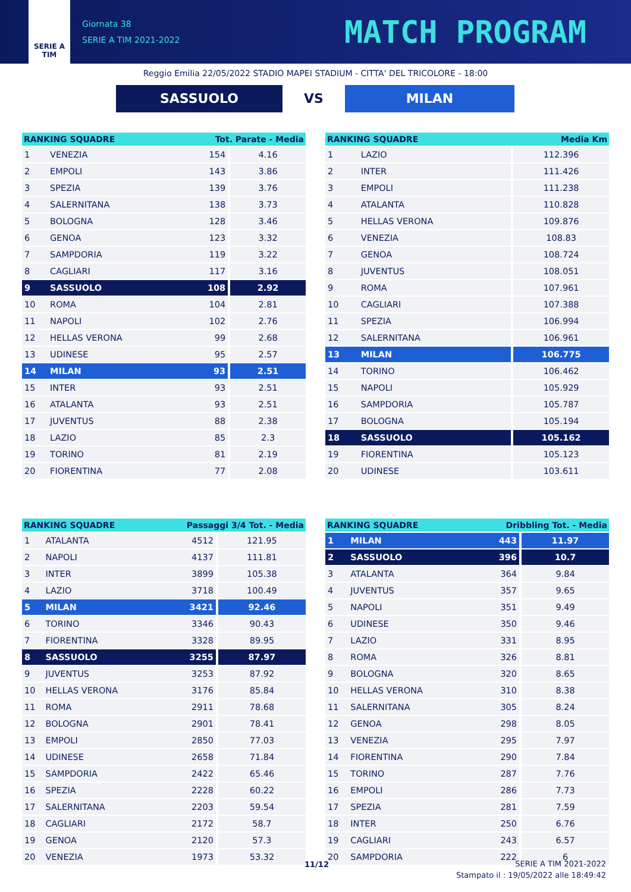SERIE A
TIM
Giornata 38
SERIE A TIM 2021-2022
MATCH PROGRAM
Reggio Emilia 22/05/2022 STADIO MAPEI STADIUM - CITTA' DEL TRICOLORE - 18:00
SASSUOLO VS MILAN
| RANKING SQUADRE | | Tot. Parate - Media | |
| --- | --- | --- | --- |
| 1 | VENEZIA | 154 | 4.16 |
| 2 | EMPOLI | 143 | 3.86 |
| 3 | SPEZIA | 139 | 3.76 |
| 4 | SALERNITANA | 138 | 3.73 |
| 5 | BOLOGNA | 128 | 3.46 |
| 6 | GENOA | 123 | 3.32 |
| 7 | SAMPDORIA | 119 | 3.22 |
| 8 | CAGLIARI | 117 | 3.16 |
| 9 | SASSUOLO | 108 | 2.92 |
| 10 | ROMA | 104 | 2.81 |
| 11 | NAPOLI | 102 | 2.76 |
| 12 | HELLAS VERONA | 99 | 2.68 |
| 13 | UDINESE | 95 | 2.57 |
| 14 | MILAN | 93 | 2.51 |
| 15 | INTER | 93 | 2.51 |
| 16 | ATALANTA | 93 | 2.51 |
| 17 | JUVENTUS | 88 | 2.38 |
| 18 | LAZIO | 85 | 2.3 |
| 19 | TORINO | 81 | 2.19 |
| 20 | FIORENTINA | 77 | 2.08 |
| RANKING SQUADRE | | Media Km |
| --- | --- | --- |
| 1 | LAZIO | 112.396 |
| 2 | INTER | 111.426 |
| 3 | EMPOLI | 111.238 |
| 4 | ATALANTA | 110.828 |
| 5 | HELLAS VERONA | 109.876 |
| 6 | VENEZIA | 108.83 |
| 7 | GENOA | 108.724 |
| 8 | JUVENTUS | 108.051 |
| 9 | ROMA | 107.961 |
| 10 | CAGLIARI | 107.388 |
| 11 | SPEZIA | 106.994 |
| 12 | SALERNITANA | 106.961 |
| 13 | MILAN | 106.775 |
| 14 | TORINO | 106.462 |
| 15 | NAPOLI | 105.929 |
| 16 | SAMPDORIA | 105.787 |
| 17 | BOLOGNA | 105.194 |
| 18 | SASSUOLO | 105.162 |
| 19 | FIORENTINA | 105.123 |
| 20 | UDINESE | 103.611 |
| RANKING SQUADRE | | Passaggi 3/4 Tot. - Media | |
| --- | --- | --- | --- |
| 1 | ATALANTA | 4512 | 121.95 |
| 2 | NAPOLI | 4137 | 111.81 |
| 3 | INTER | 3899 | 105.38 |
| 4 | LAZIO | 3718 | 100.49 |
| 5 | MILAN | 3421 | 92.46 |
| 6 | TORINO | 3346 | 90.43 |
| 7 | FIORENTINA | 3328 | 89.95 |
| 8 | SASSUOLO | 3255 | 87.97 |
| 9 | JUVENTUS | 3253 | 87.92 |
| 10 | HELLAS VERONA | 3176 | 85.84 |
| 11 | ROMA | 2911 | 78.68 |
| 12 | BOLOGNA | 2901 | 78.41 |
| 13 | EMPOLI | 2850 | 77.03 |
| 14 | UDINESE | 2658 | 71.84 |
| 15 | SAMPDORIA | 2422 | 65.46 |
| 16 | SPEZIA | 2228 | 60.22 |
| 17 | SALERNITANA | 2203 | 59.54 |
| 18 | CAGLIARI | 2172 | 58.7 |
| 19 | GENOA | 2120 | 57.3 |
| 20 | VENEZIA | 1973 | 53.32 |
| RANKING SQUADRE | | Dribbling Tot. - Media | |
| --- | --- | --- | --- |
| 1 | MILAN | 443 | 11.97 |
| 2 | SASSUOLO | 396 | 10.7 |
| 3 | ATALANTA | 364 | 9.84 |
| 4 | JUVENTUS | 357 | 9.65 |
| 5 | NAPOLI | 351 | 9.49 |
| 6 | UDINESE | 350 | 9.46 |
| 7 | LAZIO | 331 | 8.95 |
| 8 | ROMA | 326 | 8.81 |
| 9 | BOLOGNA | 320 | 8.65 |
| 10 | HELLAS VERONA | 310 | 8.38 |
| 11 | SALERNITANA | 305 | 8.24 |
| 12 | GENOA | 298 | 8.05 |
| 13 | VENEZIA | 295 | 7.97 |
| 14 | FIORENTINA | 290 | 7.84 |
| 15 | TORINO | 287 | 7.76 |
| 16 | EMPOLI | 286 | 7.73 |
| 17 | SPEZIA | 281 | 7.59 |
| 18 | INTER | 250 | 6.76 |
| 19 | CAGLIARI | 243 | 6.57 |
| 20 | SAMPDORIA | 222 | 6 |
11/12
SERIE A TIM 2021-2022
Stampato il : 19/05/2022 alle 18:49:42